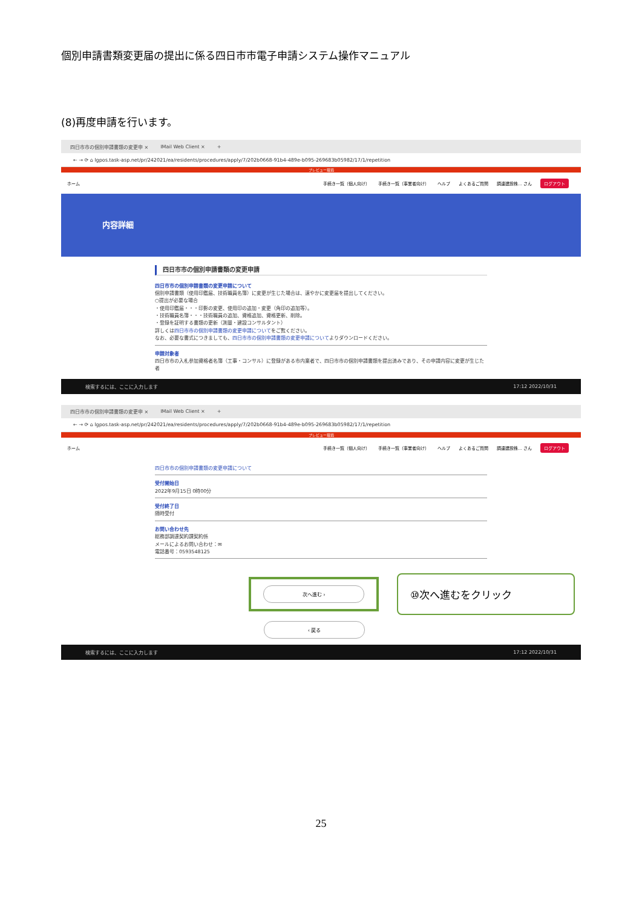個別申請書類変更届の提出に係る四日市市電子申請システム操作マニュアル
(8)再度申請を行います。
四日市市の個別申請書類の変更申 × IMail Web Client × +
← → ⟳ ⌂ lgpos.task-asp.net/pr/242021/ea/residents/procedures/apply/7/202b0668-91b4-489e-b095-269683b05982/17/1/repetition
プレビュー環境
ホーム 手続き一覧（個人向け） 手続き一覧（事業者向け） ヘルプ よくあるご質問 調達建設株… さん ログアウト
内容詳細
四日市市の個別申請書類の変更申請
四日市市の個別申請書類の変更申請について
個別申請書類（使用印鑑届、技術職員名簿）に変更が生じた場合は、速やかに変更届を提出してください。
○提出が必要な場合
・使用印鑑届・・・印影の変更、使用印の追加・変更（角印の追加等）。
・技術職員名簿・・・技術職員の追加、資格追加、資格更新、削除。
・登録を証明する書類の更新（測量・建設コンサルタント）
詳しくは四日市市の個別申請書類の変更申請についてをご覧ください。
なお、必要な書式につきましても、四日市市の個別申請書類の変更申請についてよりダウンロードください。
申請対象者
四日市市の入札参加資格者名簿（工事・コンサル）に登録がある市内業者で、四日市市の個別申請書類を提出済みであり、その申請内容に変更が生じた者
検索するには、ここに入力します 17:12 2022/10/31
四日市市の個別申請書類の変更申 × IMail Web Client × +
← → ⟳ ⌂ lgpos.task-asp.net/pr/242021/ea/residents/procedures/apply/7/202b0668-91b4-489e-b095-269683b05982/17/1/repetition
プレビュー環境
ホーム 手続き一覧（個人向け） 手続き一覧（事業者向け） ヘルプ よくあるご質問 調達建設株… さん ログアウト
四日市市の個別申請書類の変更申請について
受付開始日
2022年9月15日 0時00分
受付終了日
随時受付
お問い合わせ先
総務部調達契約課契約係
メールによるお問い合わせ：✉
電話番号：0593548125
次へ進む ›
⑩次へ進むをクリック
‹ 戻る
検索するには、ここに入力します 17:12 2022/10/31
25